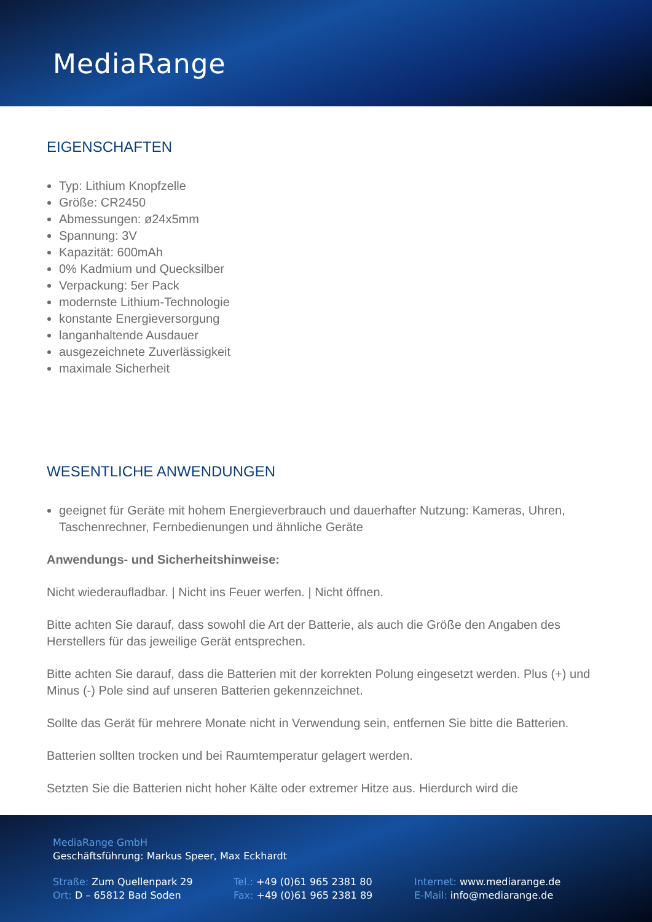MediaRange
EIGENSCHAFTEN
Typ: Lithium Knopfzelle
Größe: CR2450
Abmessungen: ø24x5mm
Spannung: 3V
Kapazität: 600mAh
0% Kadmium und Quecksilber
Verpackung: 5er Pack
modernste Lithium-Technologie
konstante Energieversorgung
langanhaltende Ausdauer
ausgezeichnete Zuverlässigkeit
maximale Sicherheit
WESENTLICHE ANWENDUNGEN
geeignet für Geräte mit hohem Energieverbrauch und dauerhafter Nutzung: Kameras, Uhren, Taschenrechner, Fernbedienungen und ähnliche Geräte
Anwendungs- und Sicherheitshinweise:
Nicht wiederaufladbar. | Nicht ins Feuer werfen. | Nicht öffnen.
Bitte achten Sie darauf, dass sowohl die Art der Batterie, als auch die Größe den Angaben des Herstellers für das jeweilige Gerät entsprechen.
Bitte achten Sie darauf, dass die Batterien mit der korrekten Polung eingesetzt werden. Plus (+) und Minus (-) Pole sind auf unseren Batterien gekennzeichnet.
Sollte das Gerät für mehrere Monate nicht in Verwendung sein, entfernen Sie bitte die Batterien.
Batterien sollten trocken und bei Raumtemperatur gelagert werden.
Setzten Sie die Batterien nicht hoher Kälte oder extremer Hitze aus. Hierdurch wird die
MediaRange GmbH
Geschäftsführung: Markus Speer, Max Eckhardt
Straße: Zum Quellenpark 29
Ort: D – 65812 Bad Soden
Tel.: +49 (0)61 965 2381 80
Fax: +49 (0)61 965 2381 89
Internet: www.mediarange.de
E-Mail: info@mediarange.de